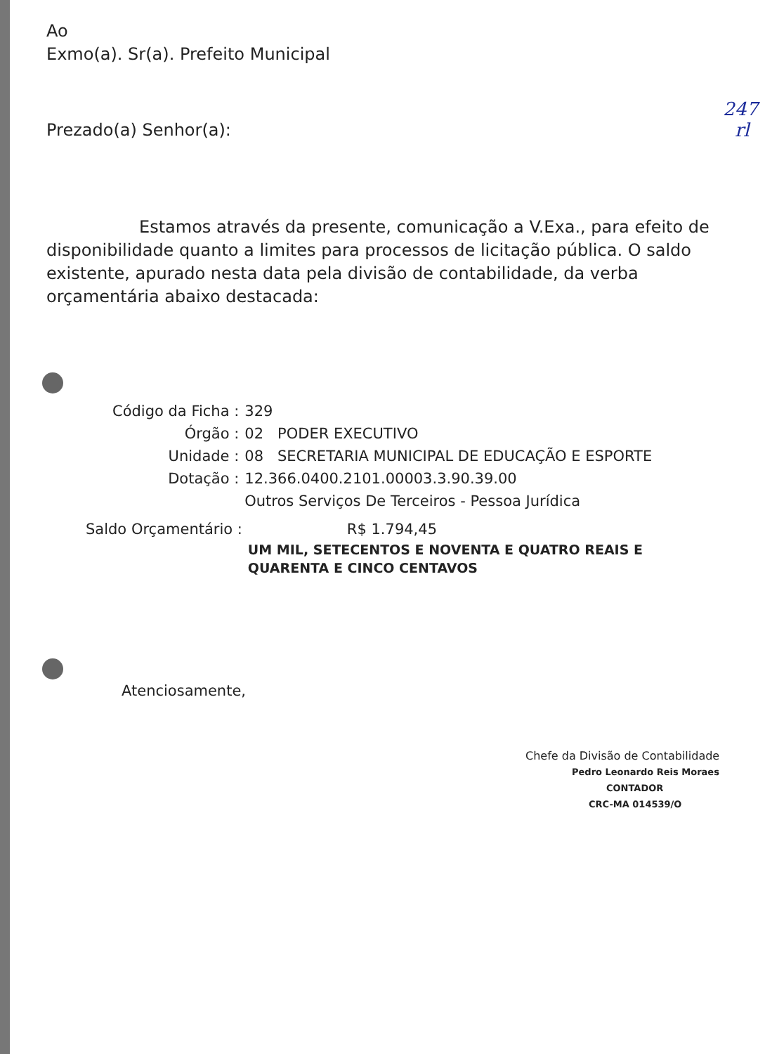247
rl
Ao
Exmo(a). Sr(a). Prefeito Municipal
Prezado(a) Senhor(a):
Estamos através da presente, comunicação a V.Exa., para efeito de disponibilidade quanto a limites para processos de licitação pública. O saldo existente, apurado nesta data pela divisão de contabilidade, da verba orçamentária abaixo destacada:
| Código da Ficha : | 329 |
| Órgão : | 02 PODER EXECUTIVO |
| Unidade : | 08 SECRETARIA MUNICIPAL DE EDUCAÇÃO E ESPORTE |
| Dotação : | 12.366.0400.2101.00003.3.90.39.00 Outros Serviços De Terceiros - Pessoa Jurídica |
| Saldo Orçamentário : | R$ 1.794,45 |
| | UM MIL, SETECENTOS E NOVENTA E QUATRO REAIS E QUARENTA E CINCO CENTAVOS |
Atenciosamente,
Chefe da Divisão de Contabilidade
Pedro Leonardo Reis Moraes
CONTADOR
CRC-MA 014539/O